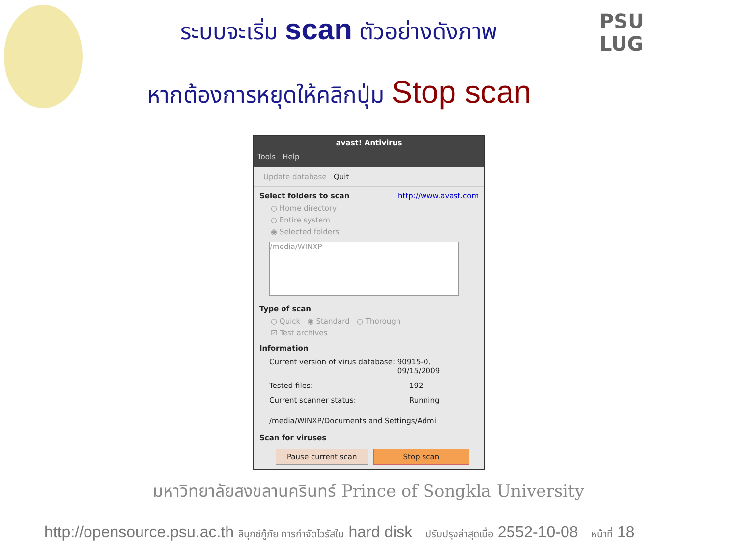PSU
LUG
ระบบจะเริ่ม scan ตัวอย่างดังภาพ
หากต้องการหยุดให้คลิกปุ่ม Stop scan
avast! Antivirus
Tools Help
Update database Quit
Select folders to scan http://www.avast.com
○ Home directory
○ Entire system
◉ Selected folders
/media/WINXP
Type of scan
○ Quick ◉ Standard ○ Thorough
☑ Test archives
Information
Current version of virus database: 90915-0, 09/15/2009
Tested files: 192
Current scanner status: Running
/media/WINXP/Documents and Settings/Admi
Scan for viruses
Pause current scan Stop scan
มหาวิทยาลัยสงขลานครินทร์ Prince of Songkla University
http://opensource.psu.ac.th ลินุกซ์กู้ภัย การกำจัดไวรัสใน hard disk ปรับปรุงล่าสุดเมื่อ 2552-10-08 หน้าที่ 18